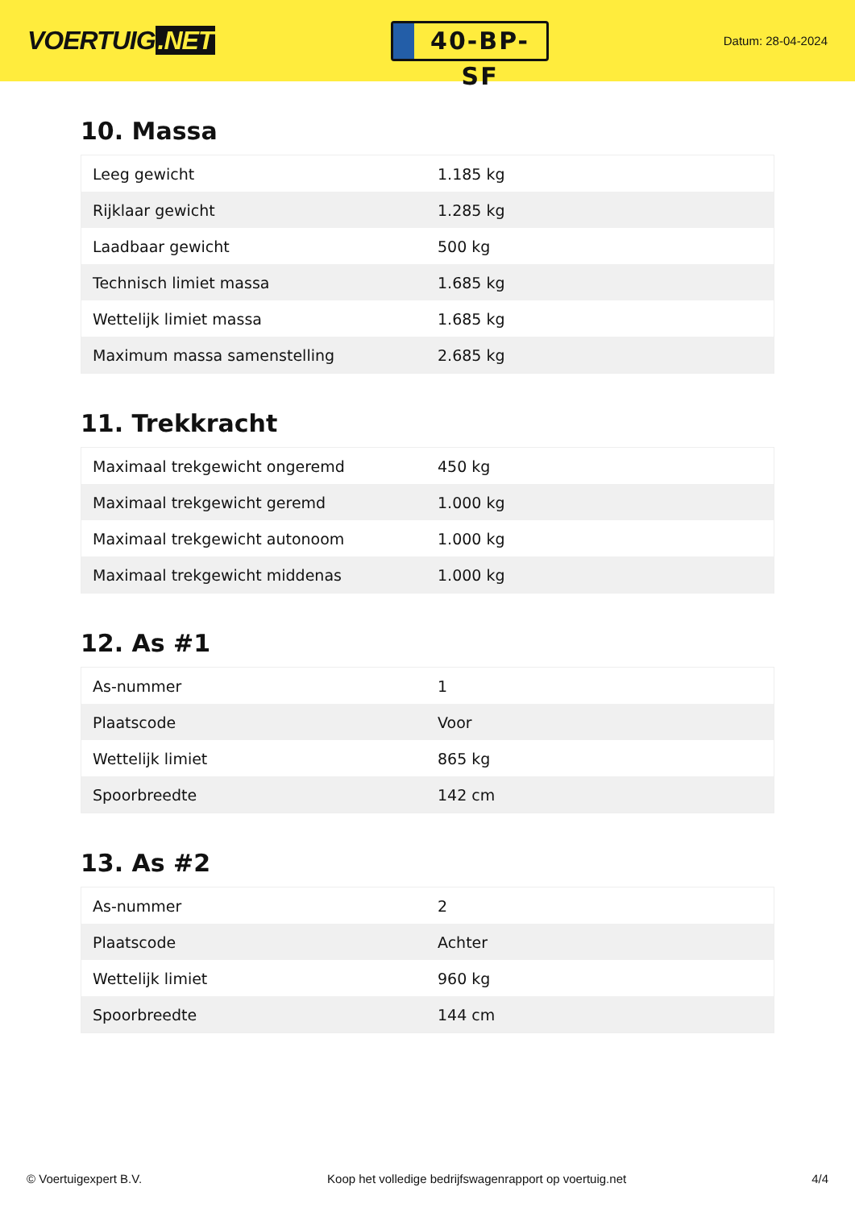VOERTUIG.NET
40-BP-SF
Datum: 28-04-2024
10. Massa
| Leeg gewicht | 1.185 kg |
| Rijklaar gewicht | 1.285 kg |
| Laadbaar gewicht | 500 kg |
| Technisch limiet massa | 1.685 kg |
| Wettelijk limiet massa | 1.685 kg |
| Maximum massa samenstelling | 2.685 kg |
11. Trekkracht
| Maximaal trekgewicht ongeremd | 450 kg |
| Maximaal trekgewicht geremd | 1.000 kg |
| Maximaal trekgewicht autonoom | 1.000 kg |
| Maximaal trekgewicht middenas | 1.000 kg |
12. As #1
| As-nummer | 1 |
| Plaatscode | Voor |
| Wettelijk limiet | 865 kg |
| Spoorbreedte | 142 cm |
13. As #2
| As-nummer | 2 |
| Plaatscode | Achter |
| Wettelijk limiet | 960 kg |
| Spoorbreedte | 144 cm |
© Voertuigexpert B.V. Koop het volledige bedrijfswagenrapport op voertuig.net 4/4